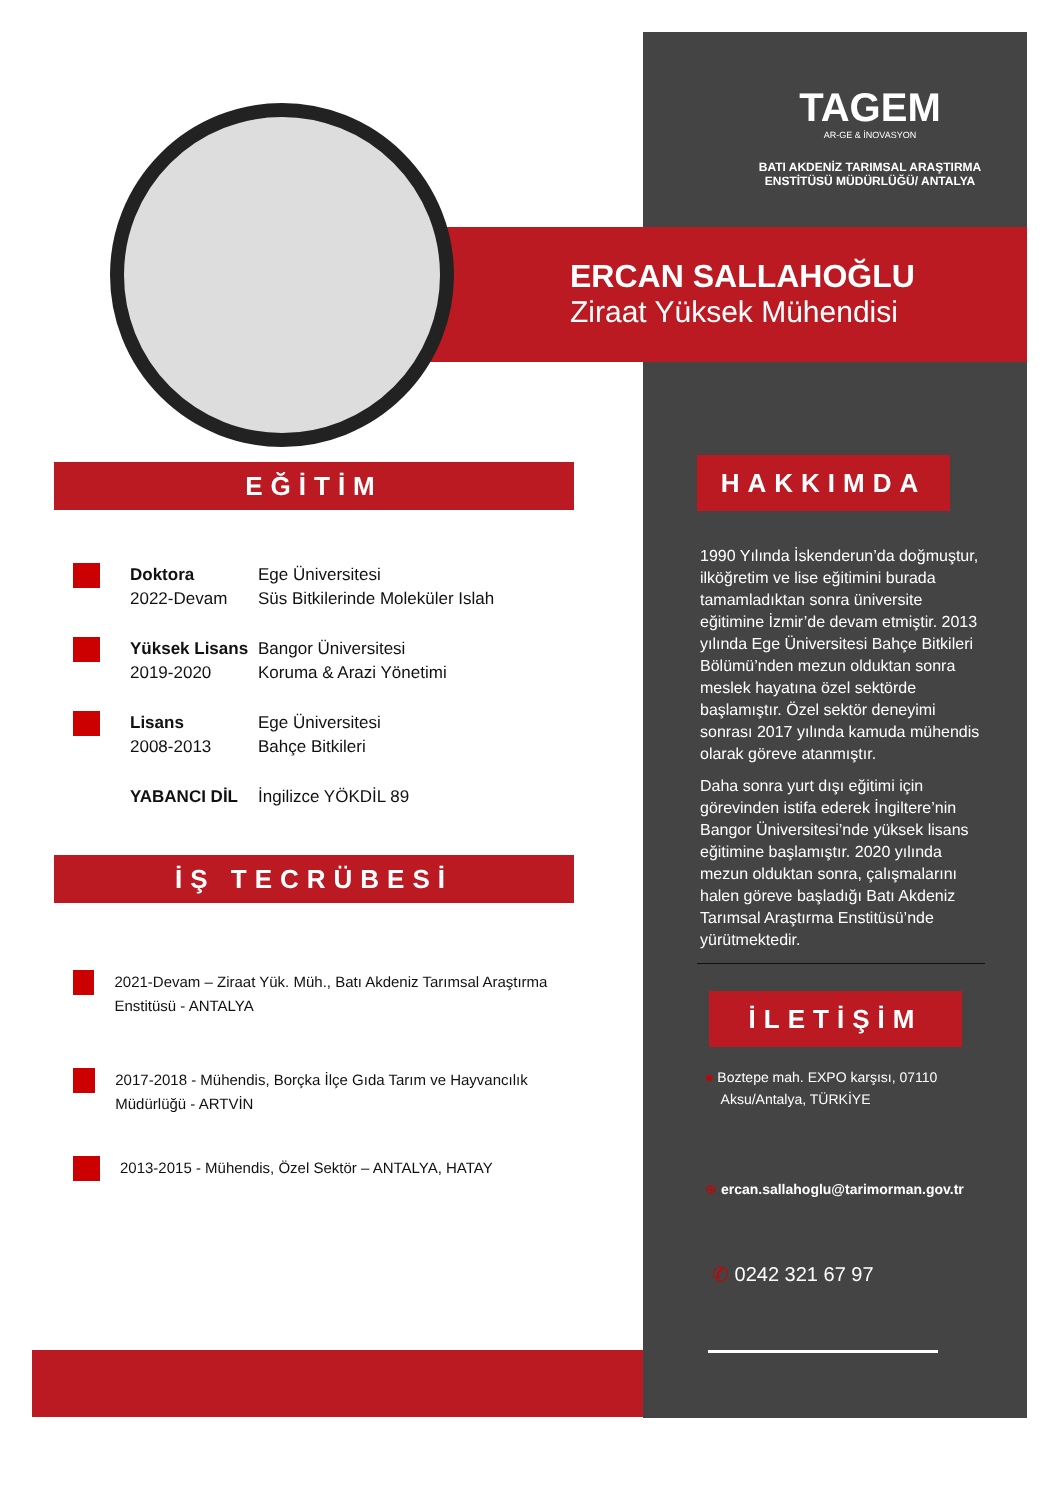TAGEM
AR-GE & İNOVASYON
BATI AKDENİZ TARIMSAL ARAŞTIRMA
ENSTİTÜSÜ MÜDÜRLÜĞÜ/ ANTALYA
ERCAN SALLAHOĞLU
Ziraat Yüksek Mühendisi
EĞİTİM
Doktora
2022-Devam
Ege Üniversitesi
Süs Bitkilerinde Moleküler Islah
Yüksek Lisans
2019-2020
Bangor Üniversitesi
Koruma & Arazi Yönetimi
Lisans
2008-2013
Ege Üniversitesi
Bahçe Bitkileri
YABANCI DİL İngilizce YÖKDİL 89
İŞ TECRÜBESİ
2021-Devam – Ziraat Yük. Müh., Batı Akdeniz Tarımsal Araştırma Enstitüsü - ANTALYA
2017-2018 - Mühendis, Borçka İlçe Gıda Tarım ve Hayvancılık Müdürlüğü - ARTVİN
2013-2015 - Mühendis, Özel Sektör – ANTALYA, HATAY
HAKKIMDA
1990 Yılında İskenderun’da doğmuştur, ilköğretim ve lise eğitimini burada tamamladıktan sonra üniversite eğitimine İzmir’de devam etmiştir. 2013 yılında Ege Üniversitesi Bahçe Bitkileri Bölümü’nden mezun olduktan sonra meslek hayatına özel sektörde başlamıştır. Özel sektör deneyimi sonrası 2017 yılında kamuda mühendis olarak göreve atanmıştır.
Daha sonra yurt dışı eğitimi için görevinden istifa ederek İngiltere’nin Bangor Üniversitesi’nde yüksek lisans eğitimine başlamıştır. 2020 yılında mezun olduktan sonra, çalışmalarını halen göreve başladığı Batı Akdeniz Tarımsal Araştırma Enstitüsü’nde yürütmektedir.
İLETİŞİM
● Boztepe mah. EXPO karşısı, 07110
Aksu/Antalya, TÜRKİYE
⊕ ercan.sallahoglu@tarimorman.gov.tr
✆ 0242 321 67 97